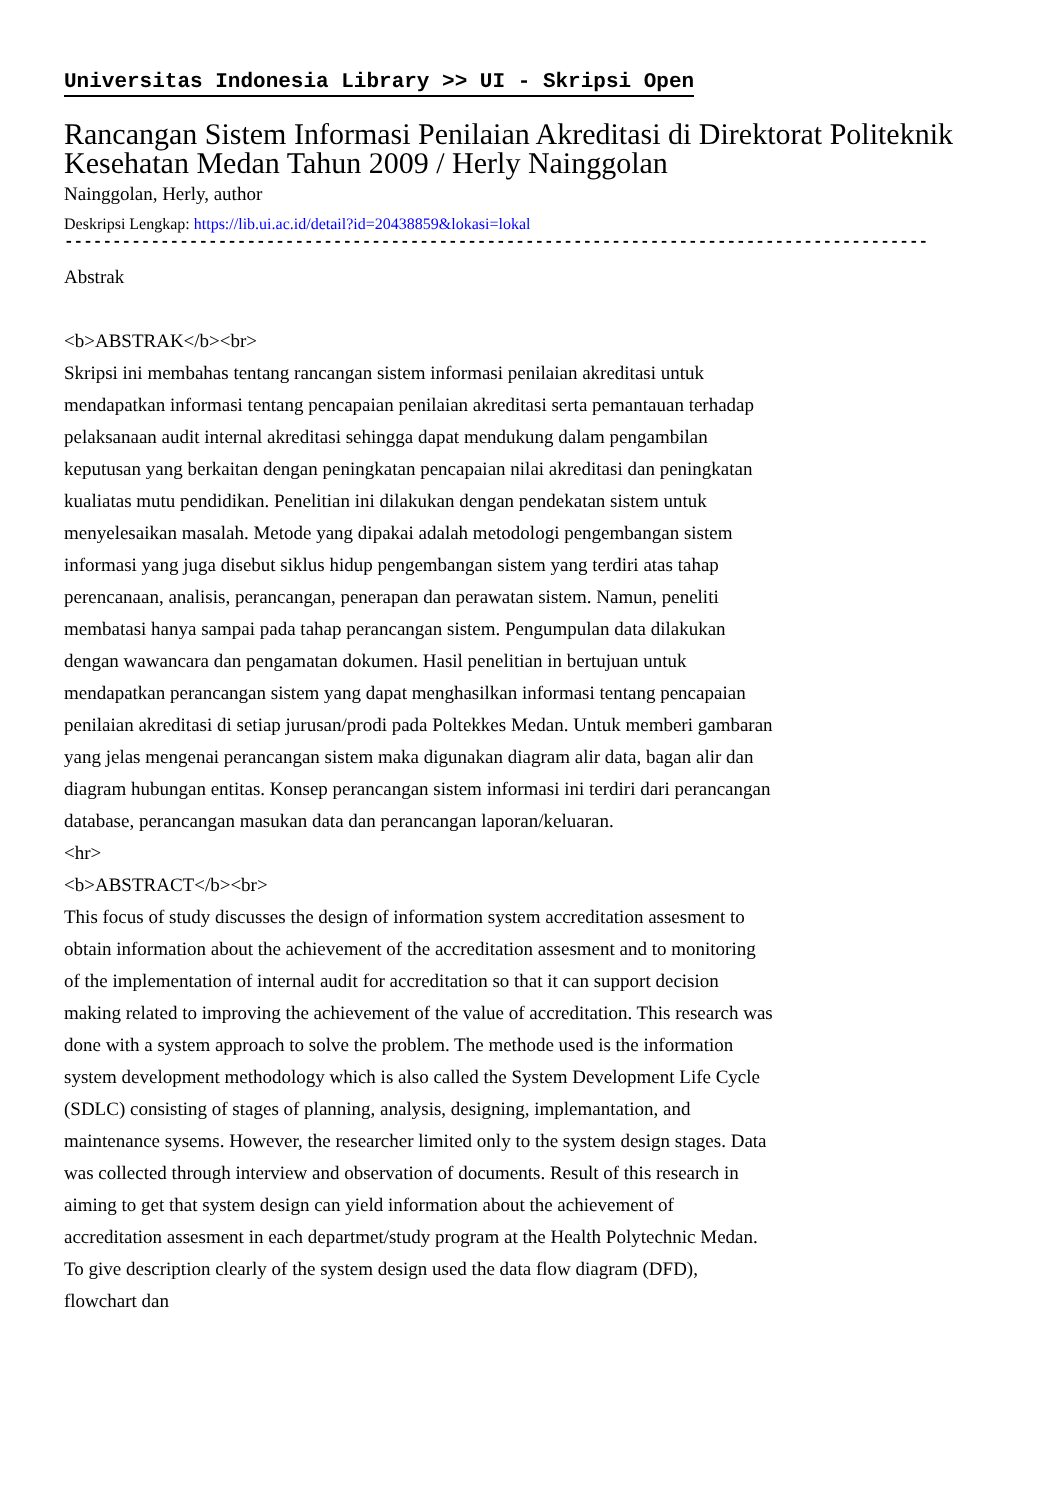Universitas Indonesia Library >> UI - Skripsi Open
Rancangan Sistem Informasi Penilaian Akreditasi di Direktorat Politeknik Kesehatan Medan Tahun 2009 / Herly Nainggolan
Nainggolan, Herly, author
Deskripsi Lengkap: https://lib.ui.ac.id/detail?id=20438859&lokasi=lokal
------------------------------------------------------------------------------------------
Abstrak
<b>ABSTRAK</b><br>
Skripsi ini membahas tentang rancangan sistem informasi penilaian akreditasi untuk mendapatkan informasi tentang pencapaian penilaian akreditasi serta pemantauan terhadap pelaksanaan audit internal akreditasi sehingga dapat mendukung dalam pengambilan keputusan yang berkaitan dengan peningkatan pencapaian nilai akreditasi dan peningkatan kualiatas mutu pendidikan. Penelitian ini dilakukan dengan pendekatan sistem untuk menyelesaikan masalah. Metode yang dipakai adalah metodologi pengembangan sistem informasi yang juga disebut siklus hidup pengembangan sistem yang terdiri atas tahap perencanaan, analisis, perancangan, penerapan dan perawatan sistem. Namun, peneliti membatasi hanya sampai pada tahap perancangan sistem. Pengumpulan data dilakukan dengan wawancara dan pengamatan dokumen. Hasil penelitian in bertujuan untuk mendapatkan perancangan sistem yang dapat menghasilkan informasi tentang pencapaian penilaian akreditasi di setiap jurusan/prodi pada Poltekkes Medan. Untuk memberi gambaran yang jelas mengenai perancangan sistem maka digunakan diagram alir data, bagan alir dan diagram hubungan entitas. Konsep perancangan sistem informasi ini terdiri dari perancangan database, perancangan masukan data dan perancangan laporan/keluaran.
<hr>
<b>ABSTRACT</b><br>
This focus of study discusses the design of information system accreditation assesment to obtain information about the achievement of the accreditation assesment and to monitoring of the implementation of internal audit for accreditation so that it can support decision making related to improving the achievement of the value of accreditation. This research was done with a system approach to solve the problem. The methode used is the information system development methodology which is also called the System Development Life Cycle (SDLC) consisting of stages of planning, analysis, designing, implemantation, and maintenance sysems. However, the researcher limited only to the system design stages. Data was collected through interview and observation of documents. Result of this research in aiming to get that system design can yield information about the achievement of accreditation assesment in each departmet/study program at the Health Polytechnic Medan. To give description clearly of the system design used the data flow diagram (DFD), flowchart dan